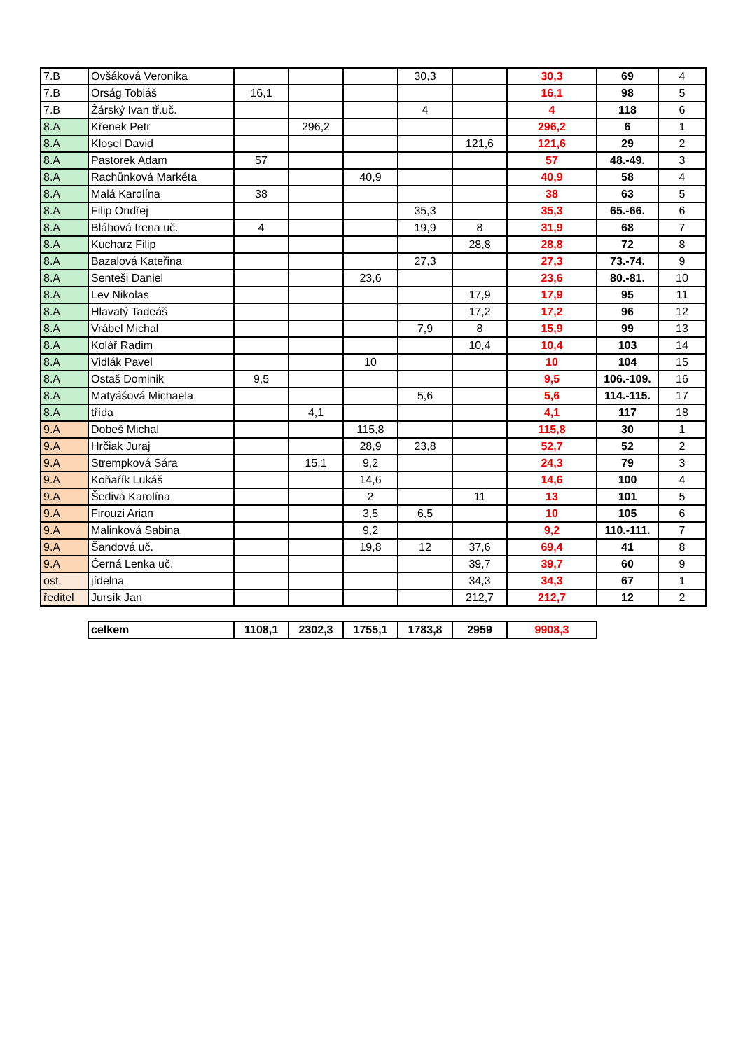| 7.B | Ovšáková Veronika | | | | 30,3 | | 30,3 | 69 | 4 |
| 7.B | Orság Tobiáš | 16,1 | | | | | 16,1 | 98 | 5 |
| 7.B | Žárský Ivan tř.uč. | | | | 4 | | 4 | 118 | 6 |
| 8.A | Křenek Petr | | 296,2 | | | | 296,2 | 6 | 1 |
| 8.A | Klosel David | | | | | 121,6 | 121,6 | 29 | 2 |
| 8.A | Pastorek Adam | 57 | | | | | 57 | 48.-49. | 3 |
| 8.A | Rachůnková Markéta | | | 40,9 | | | 40,9 | 58 | 4 |
| 8.A | Malá Karolína | 38 | | | | | 38 | 63 | 5 |
| 8.A | Filip Ondřej | | | | 35,3 | | 35,3 | 65.-66. | 6 |
| 8.A | Bláhová Irena uč. | 4 | | | 19,9 | 8 | 31,9 | 68 | 7 |
| 8.A | Kucharz Filip | | | | | 28,8 | 28,8 | 72 | 8 |
| 8.A | Bazalová Kateřina | | | | 27,3 | | 27,3 | 73.-74. | 9 |
| 8.A | Senteši Daniel | | | 23,6 | | | 23,6 | 80.-81. | 10 |
| 8.A | Lev Nikolas | | | | | 17,9 | 17,9 | 95 | 11 |
| 8.A | Hlavatý Tadeáš | | | | | 17,2 | 17,2 | 96 | 12 |
| 8.A | Vrábel Michal | | | | 7,9 | 8 | 15,9 | 99 | 13 |
| 8.A | Kolář Radim | | | | | 10,4 | 10,4 | 103 | 14 |
| 8.A | Vidlák Pavel | | | 10 | | | 10 | 104 | 15 |
| 8.A | Ostaš Dominik | 9,5 | | | | | 9,5 | 106.-109. | 16 |
| 8.A | Matyášová Michaela | | | | 5,6 | | 5,6 | 114.-115. | 17 |
| 8.A | třída | | 4,1 | | | | 4,1 | 117 | 18 |
| 9.A | Dobeš Michal | | | 115,8 | | | 115,8 | 30 | 1 |
| 9.A | Hrčiak Juraj | | | 28,9 | 23,8 | | 52,7 | 52 | 2 |
| 9.A | Strempková Sára | | 15,1 | 9,2 | | | 24,3 | 79 | 3 |
| 9.A | Koňařík Lukáš | | | 14,6 | | | 14,6 | 100 | 4 |
| 9.A | Šedivá Karolína | | | 2 | | 11 | 13 | 101 | 5 |
| 9.A | Firouzi Arian | | | 3,5 | 6,5 | | 10 | 105 | 6 |
| 9.A | Malinková Sabina | | | 9,2 | | | 9,2 | 110.-111. | 7 |
| 9.A | Šandová uč. | | | 19,8 | 12 | 37,6 | 69,4 | 41 | 8 |
| 9.A | Černá Lenka uč. | | | | | 39,7 | 39,7 | 60 | 9 |
| ost. | jídelna | | | | | 34,3 | 34,3 | 67 | 1 |
| ředitel | Jursík Jan | | | | | 212,7 | 212,7 | 12 | 2 |
| | celkem | 1108,1 | 2302,3 | 1755,1 | 1783,8 | 2959 | 9908,3 | | |